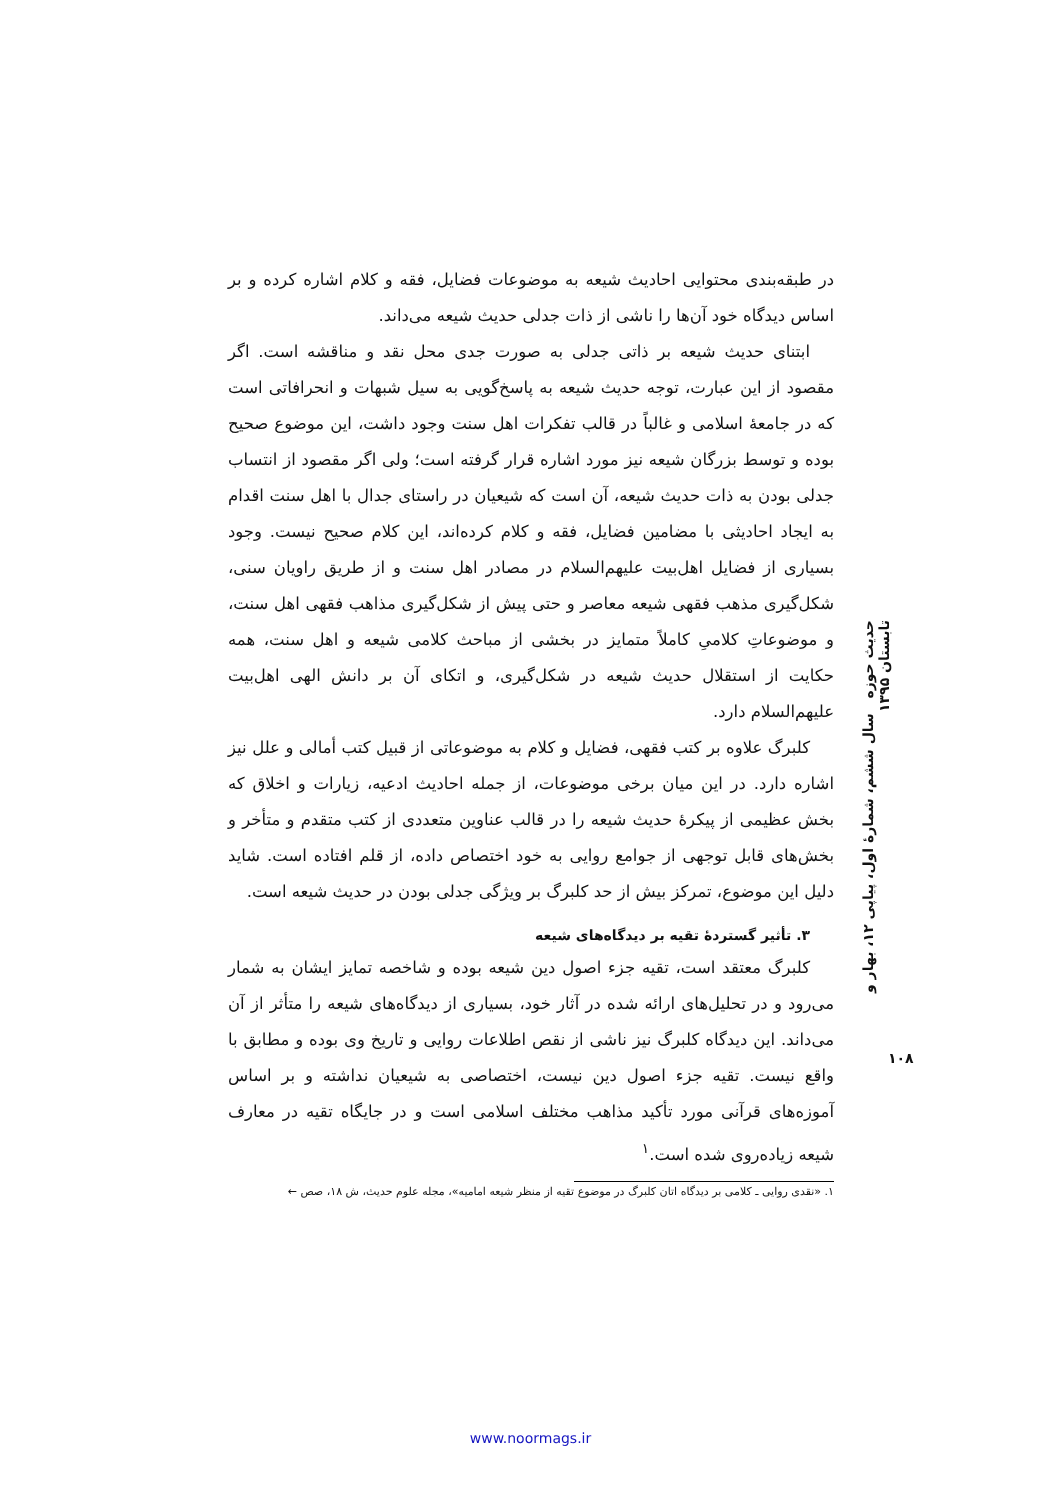در طبقه‌بندی محتوایی احادیث شیعه به موضوعات فضایل، فقه و کلام اشاره کرده و بر اساس دیدگاه خود آن‌ها را ناشی از ذات جدلی حدیث شیعه می‌داند.
ابتنای حدیث شیعه بر ذاتی جدلی به صورت جدی محل نقد و مناقشه است. اگر مقصود از این عبارت، توجه حدیث شیعه به پاسخ‌گویی به سیل شبهات و انحرافاتی است که در جامعهٔ اسلامی و غالباً در قالب تفکرات اهل سنت وجود داشت، این موضوع صحیح بوده و توسط بزرگان شیعه نیز مورد اشاره قرار گرفته است؛ ولی اگر مقصود از انتساب جدلی بودن به ذات حدیث شیعه، آن است که شیعیان در راستای جدال با اهل سنت اقدام به ایجاد احادیثی با مضامین فضایل، فقه و کلام کرده‌اند، این کلام صحیح نیست. وجود بسیاری از فضایل اهل‌بیت علیهم‌السلام در مصادر اهل سنت و از طریق راویان سنی، شکل‌گیری مذهب فقهی شیعه معاصر و حتی پیش از شکل‌گیری مذاهب فقهی اهل سنت، و موضوعاتِ کلامیِ کاملاً متمایز در بخشی از مباحث کلامی شیعه و اهل سنت، همه حکایت از استقلال حدیث شیعه در شکل‌گیری، و اتکای آن بر دانش الهی اهل‌بیت علیهم‌السلام دارد.
کلبرگ علاوه بر کتب فقهی، فضایل و کلام به موضوعاتی از قبیل کتب أمالی و علل نیز اشاره دارد. در این میان برخی موضوعات، از جمله احادیث ادعیه، زیارات و اخلاق که بخش عظیمی از پیکرهٔ حدیث شیعه را در قالب عناوین متعددی از کتب متقدم و متأخر و بخش‌های قابل توجهی از جوامع روایی به خود اختصاص داده، از قلم افتاده است. شاید دلیل این موضوع، تمرکز بیش از حد کلبرگ بر ویژگی جدلی بودن در حدیث شیعه است.
۳. تأثیر گستردهٔ تقیه بر دیدگاه‌های شیعه
کلبرگ معتقد است، تقیه جزء اصول دین شیعه بوده و شاخصه تمایز ایشان به شمار می‌رود و در تحلیل‌های ارائه شده در آثار خود، بسیاری از دیدگاه‌های شیعه را متأثر از آن می‌داند. این دیدگاه کلبرگ نیز ناشی از نقص اطلاعات روایی و تاریخ وی بوده و مطابق با واقع نیست. تقیه جزء اصول دین نیست، اختصاصی به شیعیان نداشته و بر اساس آموزه‌های قرآنی مورد تأکید مذاهب مختلف اسلامی است و در جایگاه تقیه در معارف شیعه زیاده‌روی شده است.<sup>۱</sup>
۱. «نقدی روایی ـ کلامی بر دیدگاه اتان کلبرگ در موضوع تقیه از منظر شیعه امامیه»، مجله علوم حدیث، ش ۱۸، صص ←
حدیث حوزه سال ششم، شمارهٔ اول، پیاپی ۱۲، بهار و تابستان ۱۳۹۵
۱۰۸
www.noormags.ir